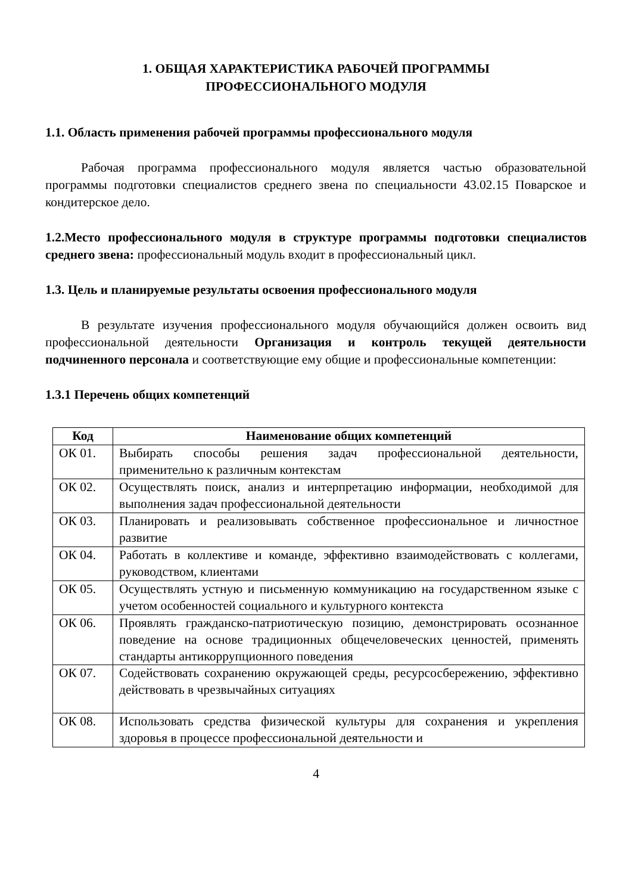1. ОБЩАЯ ХАРАКТЕРИСТИКА РАБОЧЕЙ ПРОГРАММЫ
ПРОФЕССИОНАЛЬНОГО МОДУЛЯ
1.1. Область применения рабочей программы профессионального модуля
Рабочая программа профессионального модуля является частью образовательной программы подготовки специалистов среднего звена по специальности 43.02.15 Поварское и кондитерское дело.
1.2.Место профессионального модуля в структуре программы подготовки специалистов среднего звена: профессиональный модуль входит в профессиональный цикл.
1.3. Цель и планируемые результаты освоения профессионального модуля
В результате изучения профессионального модуля обучающийся должен освоить вид профессиональной деятельности Организация и контроль текущей деятельности подчиненного персонала и соответствующие ему общие и профессиональные компетенции:
1.3.1 Перечень общих компетенций
| Код | Наименование общих компетенций |
| --- | --- |
| ОК 01. | Выбирать способы решения задач профессиональной деятельности, применительно к различным контекстам |
| ОК 02. | Осуществлять поиск, анализ и интерпретацию информации, необходимой для выполнения задач профессиональной деятельности |
| ОК 03. | Планировать и реализовывать собственное профессиональное и личностное развитие |
| ОК 04. | Работать в коллективе и команде, эффективно взаимодействовать с коллегами, руководством, клиентами |
| ОК 05. | Осуществлять устную и письменную коммуникацию на государственном языке с учетом особенностей социального и культурного контекста |
| ОК 06. | Проявлять гражданско-патриотическую позицию, демонстрировать осознанное поведение на основе традиционных общечеловеческих ценностей, применять стандарты антикоррупционного поведения |
| ОК 07. | Содействовать сохранению окружающей среды, ресурсосбережению, эффективно действовать в чрезвычайных ситуациях |
| ОК 08. | Использовать средства физической культуры для сохранения и укрепления здоровья в процессе профессиональной деятельности и |
4